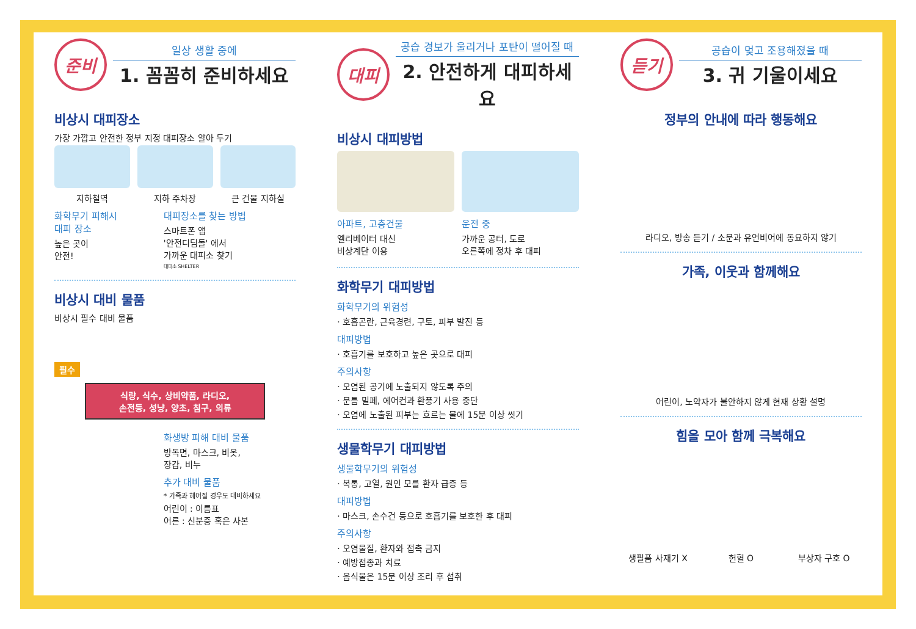준비
일상 생활 중에
1. 꼼꼼히 준비하세요
비상시 대피장소
가장 가깝고 안전한 정부 지정 대피장소 알아 두기
지하철역 지하 주차장 큰 건물 지하실
화학무기 피해시
대피 장소
높은 곳이
안전!
대피장소를 찾는 방법
스마트폰 앱
'안전디딤돌' 에서
가까운 대피소 찾기
대피소 SHELTER
비상시 대비 물품
비상시 필수 대비 물품
필수
식량, 식수, 상비약품, 라디오,
손전등, 성냥, 양초, 침구, 의류
화생방 피해 대비 물품
방독면, 마스크, 비옷,
장갑, 비누
추가 대비 물품
* 가족과 헤어질 경우도 대비하세요
어린이 : 이름표
어른 : 신분증 혹은 사본
대피
공습 경보가 울리거나 포탄이 떨어질 때
2. 안전하게 대피하세요
비상시 대피방법
아파트, 고층건물
엘리베이터 대신
비상계단 이용
운전 중
가까운 공터, 도로
오른쪽에 정차 후 대피
화학무기 대피방법
화학무기의 위험성
· 호흡곤란, 근육경련, 구토, 피부 발진 등
대피방법
· 호흡기를 보호하고 높은 곳으로 대피
주의사항
· 오염된 공기에 노출되지 않도록 주의
· 문틈 밀폐, 에어컨과 환풍기 사용 중단
· 오염에 노출된 피부는 흐르는 물에 15분 이상 씻기
생물학무기 대피방법
생물학무기의 위험성
· 복통, 고열, 원인 모를 환자 급증 등
대피방법
· 마스크, 손수건 등으로 호흡기를 보호한 후 대피
주의사항
· 오염물질, 환자와 접촉 금지
· 예방접종과 치료
· 음식물은 15분 이상 조리 후 섭취
듣기
공습이 멎고 조용해졌을 때
3. 귀 기울이세요
정부의 안내에 따라 행동해요
라디오, 방송 듣기 / 소문과 유언비어에 동요하지 않기
가족, 이웃과 함께해요
어린이, 노약자가 불안하지 않게 현재 상황 설명
힘을 모아 함께 극복해요
생필품 사재기 X 헌혈 O 부상자 구호 O